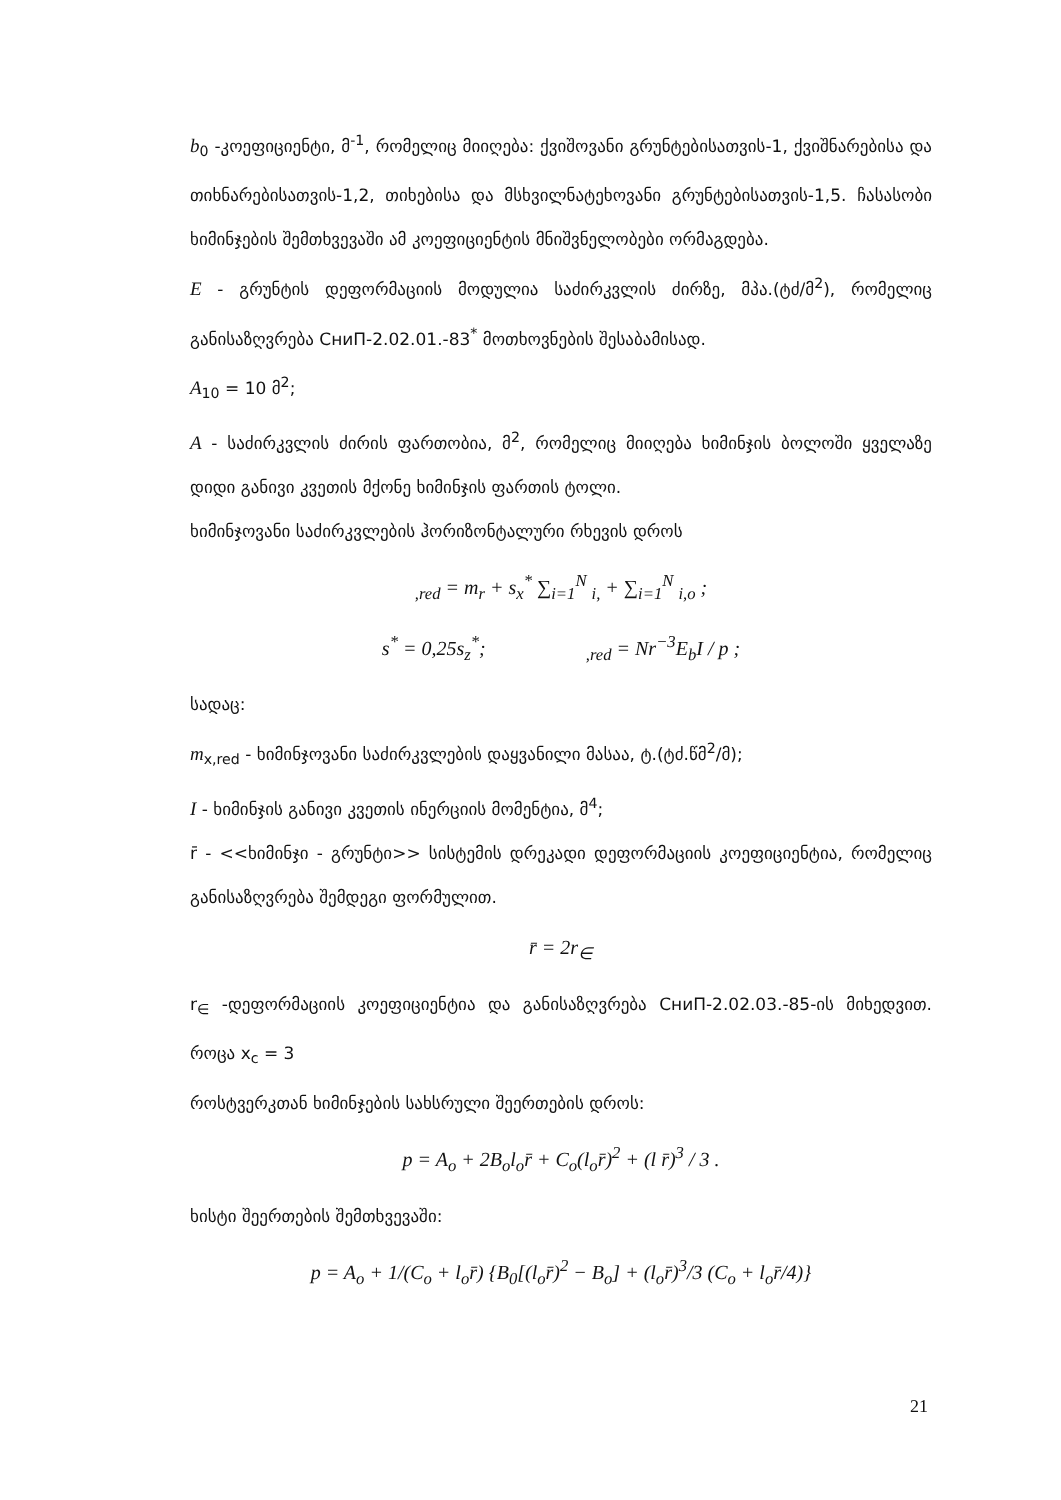b<sub>0</sub> -კოეფიციენტი, მ<sup>-1</sup>, რომელიც მიიღება: ქვიშოვანი გრუნტებისათვის-1, ქვიშნარებისა და თიხნარებისათვის-1,2, თიხებისა და მსხვილნატეხოვანი გრუნტებისათვის-1,5. ჩასასობი ხიმინჯების შემთხვევაში ამ კოეფიციენტის მნიშვნელობები ორმაგდება.
E - გრუნტის დეფორმაციის მოდულია საძირკვლის ძირზე, მპა.(ტძ/მ<sup>2</sup>), რომელიც განისაზღვრება СниП-2.02.01.-83<sup>*</sup> მოთხოვნების შესაბამისად.
A<sub>10</sub> = 10 მ<sup>2</sup>;
A - საძირკვლის ძირის ფართობია, მ<sup>2</sup>, რომელიც მიიღება ხიმინჯის ბოლოში ყველაზე დიდი განივი კვეთის მქონე ხიმინჯის ფართის ტოლი.
ხიმინჯოვანი საძირკვლების ჰორიზონტალური რხევის დროს
<sub>,red</sub> = m<sub>r</sub> + s<sub>x</sub><sup>*</sup> ∑<sub>i=1</sub><sup>N</sup> <sub>i,</sub> + ∑<sub>i=1</sub><sup>N</sup> <sub>i,o</sub> ;
s<sup>*</sup> = 0,25s<sub>z</sub><sup>*</sup>; <sub>,red</sub> = Nr<sup>−3</sup>E<sub>b</sub>I / p ;
სადაც:
m<sub>x,red</sub> - ხიმინჯოვანი საძირკვლების დაყვანილი მასაა, ტ.(ტძ.წმ<sup>2</sup>/მ);
I - ხიმინჯის განივი კვეთის ინერციის მომენტია, მ<sup>4</sup>;
r̄ - <<ხიმინჯი - გრუნტი>> სისტემის დრეკადი დეფორმაციის კოეფიციენტია, რომელიც განისაზღვრება შემდეგი ფორმულით.
r̄ = 2r<sub>∈</sub>
r<sub>∈</sub> -დეფორმაციის კოეფიციენტია და განისაზღვრება СниП-2.02.03.-85-ის მიხედვით. როცა x<sub>c</sub> = 3
როსტვერკთან ხიმინჯების სახსრული შეერთების დროს:
p = A<sub>o</sub> + 2B<sub>o</sub>l<sub>o</sub>r̄ + C<sub>o</sub>(l<sub>o</sub>r̄)<sup>2</sup> + (l r̄)<sup>3</sup> / 3 .
ხისტი შეერთების შემთხვევაში:
p = A<sub>o</sub> + 1/(C<sub>o</sub> + l<sub>o</sub>r̄) {B<sub>0</sub>[(l<sub>o</sub>r̄)<sup>2</sup> − B<sub>o</sub>] + (l<sub>o</sub>r̄)<sup>3</sup>/3 (C<sub>o</sub> + l<sub>o</sub>r̄/4)}
21